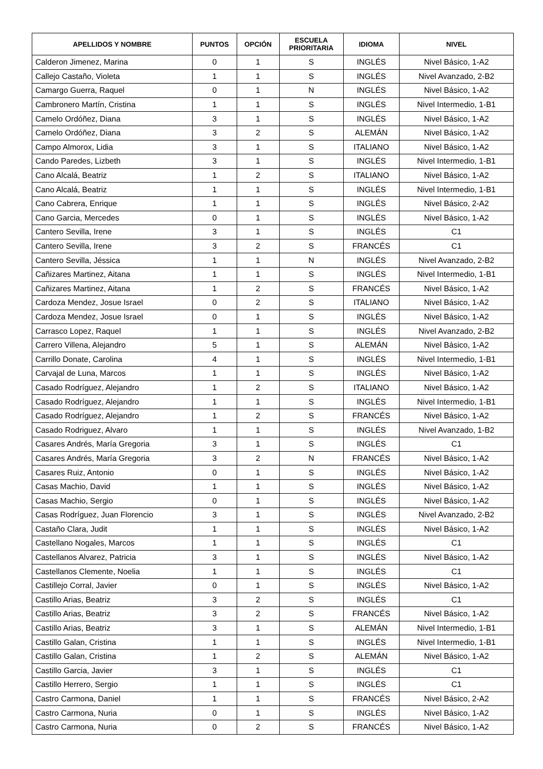| APELLIDOS Y NOMBRE | PUNTOS | OPCIÓN | ESCUELA PRIORITARIA | IDIOMA | NIVEL |
| --- | --- | --- | --- | --- | --- |
| Calderon Jimenez, Marina | 0 | 1 | S | INGLÉS | Nivel Básico, 1-A2 |
| Callejo Castaño, Violeta | 1 | 1 | S | INGLÉS | Nivel Avanzado, 2-B2 |
| Camargo Guerra, Raquel | 0 | 1 | N | INGLÉS | Nivel Básico, 1-A2 |
| Cambronero Martín, Cristina | 1 | 1 | S | INGLÉS | Nivel Intermedio, 1-B1 |
| Camelo Ordóñez, Diana | 3 | 1 | S | INGLÉS | Nivel Básico, 1-A2 |
| Camelo Ordóñez, Diana | 3 | 2 | S | ALEMÁN | Nivel Básico, 1-A2 |
| Campo Almorox, Lidia | 3 | 1 | S | ITALIANO | Nivel Básico, 1-A2 |
| Cando Paredes, Lizbeth | 3 | 1 | S | INGLÉS | Nivel Intermedio, 1-B1 |
| Cano Alcalá, Beatriz | 1 | 2 | S | ITALIANO | Nivel Básico, 1-A2 |
| Cano Alcalá, Beatriz | 1 | 1 | S | INGLÉS | Nivel Intermedio, 1-B1 |
| Cano Cabrera, Enrique | 1 | 1 | S | INGLÉS | Nivel Básico, 2-A2 |
| Cano Garcia, Mercedes | 0 | 1 | S | INGLÉS | Nivel Básico, 1-A2 |
| Cantero Sevilla, Irene | 3 | 1 | S | INGLÉS | C1 |
| Cantero Sevilla, Irene | 3 | 2 | S | FRANCÉS | C1 |
| Cantero Sevilla, Jéssica | 1 | 1 | N | INGLÉS | Nivel Avanzado, 2-B2 |
| Cañizares Martinez, Aitana | 1 | 1 | S | INGLÉS | Nivel Intermedio, 1-B1 |
| Cañizares Martinez, Aitana | 1 | 2 | S | FRANCÉS | Nivel Básico, 1-A2 |
| Cardoza Mendez, Josue Israel | 0 | 2 | S | ITALIANO | Nivel Básico, 1-A2 |
| Cardoza Mendez, Josue Israel | 0 | 1 | S | INGLÉS | Nivel Básico, 1-A2 |
| Carrasco Lopez, Raquel | 1 | 1 | S | INGLÉS | Nivel Avanzado, 2-B2 |
| Carrero Villena, Alejandro | 5 | 1 | S | ALEMÁN | Nivel Básico, 1-A2 |
| Carrillo Donate, Carolina | 4 | 1 | S | INGLÉS | Nivel Intermedio, 1-B1 |
| Carvajal de Luna, Marcos | 1 | 1 | S | INGLÉS | Nivel Básico, 1-A2 |
| Casado Rodríguez, Alejandro | 1 | 2 | S | ITALIANO | Nivel Básico, 1-A2 |
| Casado Rodríguez, Alejandro | 1 | 1 | S | INGLÉS | Nivel Intermedio, 1-B1 |
| Casado Rodríguez, Alejandro | 1 | 2 | S | FRANCÉS | Nivel Básico, 1-A2 |
| Casado Rodriguez, Alvaro | 1 | 1 | S | INGLÉS | Nivel Avanzado, 1-B2 |
| Casares Andrés, María Gregoria | 3 | 1 | S | INGLÉS | C1 |
| Casares Andrés, María Gregoria | 3 | 2 | N | FRANCÉS | Nivel Básico, 1-A2 |
| Casares Ruiz, Antonio | 0 | 1 | S | INGLÉS | Nivel Básico, 1-A2 |
| Casas Machio, David | 1 | 1 | S | INGLÉS | Nivel Básico, 1-A2 |
| Casas Machio, Sergio | 0 | 1 | S | INGLÉS | Nivel Básico, 1-A2 |
| Casas Rodríguez, Juan Florencio | 3 | 1 | S | INGLÉS | Nivel Avanzado, 2-B2 |
| Castaño Clara, Judit | 1 | 1 | S | INGLÉS | Nivel Básico, 1-A2 |
| Castellano Nogales, Marcos | 1 | 1 | S | INGLÉS | C1 |
| Castellanos Alvarez, Patricia | 3 | 1 | S | INGLÉS | Nivel Básico, 1-A2 |
| Castellanos Clemente, Noelia | 1 | 1 | S | INGLÉS | C1 |
| Castillejo Corral, Javier | 0 | 1 | S | INGLÉS | Nivel Básico, 1-A2 |
| Castillo Arias, Beatriz | 3 | 2 | S | INGLÉS | C1 |
| Castillo Arias, Beatriz | 3 | 2 | S | FRANCÉS | Nivel Básico, 1-A2 |
| Castillo Arias, Beatriz | 3 | 1 | S | ALEMÁN | Nivel Intermedio, 1-B1 |
| Castillo Galan, Cristina | 1 | 1 | S | INGLÉS | Nivel Intermedio, 1-B1 |
| Castillo Galan, Cristina | 1 | 2 | S | ALEMÁN | Nivel Básico, 1-A2 |
| Castillo Garcia, Javier | 3 | 1 | S | INGLÉS | C1 |
| Castillo Herrero, Sergio | 1 | 1 | S | INGLÉS | C1 |
| Castro Carmona, Daniel | 1 | 1 | S | FRANCÉS | Nivel Básico, 2-A2 |
| Castro Carmona, Nuria | 0 | 1 | S | INGLÉS | Nivel Básico, 1-A2 |
| Castro Carmona, Nuria | 0 | 2 | S | FRANCÉS | Nivel Básico, 1-A2 |